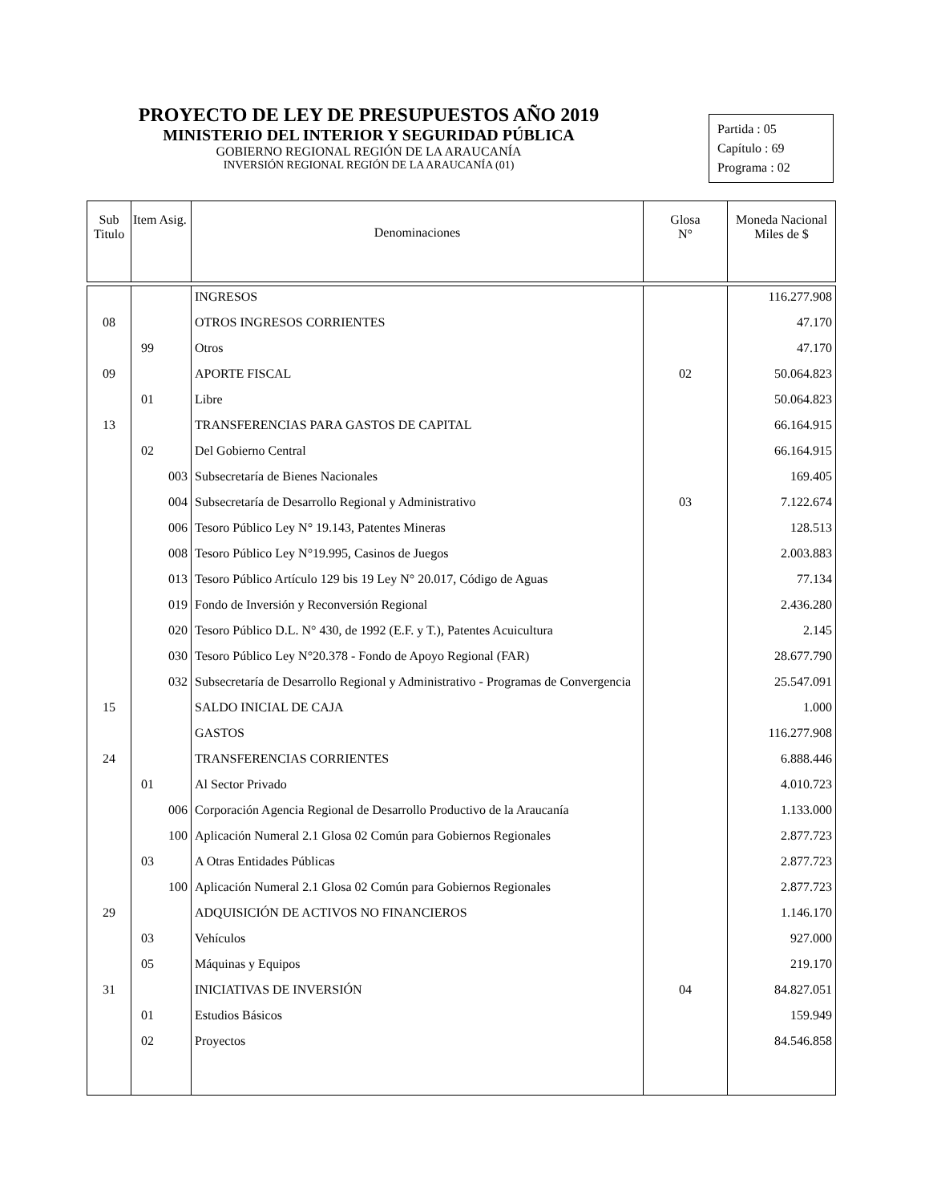PROYECTO DE LEY DE PRESUPUESTOS AÑO 2019
MINISTERIO DEL INTERIOR Y SEGURIDAD PÚBLICA
GOBIERNO REGIONAL REGIÓN DE LA ARAUCANÍA
INVERSIÓN REGIONAL REGIÓN DE LA ARAUCANÍA (01)
Partida : 05
Capítulo : 69
Programa : 02
| Sub Titulo | Item Asig. | Denominaciones | Glosa N° | Moneda Nacional Miles de $ |
| --- | --- | --- | --- | --- |
| | | INGRESOS | | 116.277.908 |
| 08 | | OTROS INGRESOS CORRIENTES | | 47.170 |
| | 99 | Otros | | 47.170 |
| 09 | | APORTE FISCAL | 02 | 50.064.823 |
| | 01 | Libre | | 50.064.823 |
| 13 | | TRANSFERENCIAS PARA GASTOS DE CAPITAL | | 66.164.915 |
| | 02 | Del Gobierno Central | | 66.164.915 |
| | 003 | Subsecretaría de Bienes Nacionales | | 169.405 |
| | 004 | Subsecretaría de Desarrollo Regional y Administrativo | 03 | 7.122.674 |
| | 006 | Tesoro Público Ley N° 19.143, Patentes Mineras | | 128.513 |
| | 008 | Tesoro Público Ley N°19.995, Casinos de Juegos | | 2.003.883 |
| | 013 | Tesoro Público Artículo 129 bis 19 Ley N° 20.017, Código de Aguas | | 77.134 |
| | 019 | Fondo de Inversión y Reconversión Regional | | 2.436.280 |
| | 020 | Tesoro Público D.L. N° 430, de 1992 (E.F. y T.), Patentes Acuicultura | | 2.145 |
| | 030 | Tesoro Público Ley N°20.378 - Fondo de Apoyo Regional (FAR) | | 28.677.790 |
| | 032 | Subsecretaría de Desarrollo Regional y Administrativo - Programas de Convergencia | | 25.547.091 |
| 15 | | SALDO INICIAL DE CAJA | | 1.000 |
| | | GASTOS | | 116.277.908 |
| 24 | | TRANSFERENCIAS CORRIENTES | | 6.888.446 |
| | 01 | Al Sector Privado | | 4.010.723 |
| | 006 | Corporación Agencia Regional de Desarrollo Productivo de la Araucanía | | 1.133.000 |
| | 100 | Aplicación Numeral 2.1 Glosa 02 Común para Gobiernos Regionales | | 2.877.723 |
| | 03 | A Otras Entidades Públicas | | 2.877.723 |
| | 100 | Aplicación Numeral 2.1 Glosa 02 Común para Gobiernos Regionales | | 2.877.723 |
| 29 | | ADQUISICIÓN DE ACTIVOS NO FINANCIEROS | | 1.146.170 |
| | 03 | Vehículos | | 927.000 |
| | 05 | Máquinas y Equipos | | 219.170 |
| 31 | | INICIATIVAS DE INVERSIÓN | 04 | 84.827.051 |
| | 01 | Estudios Básicos | | 159.949 |
| | 02 | Proyectos | | 84.546.858 |